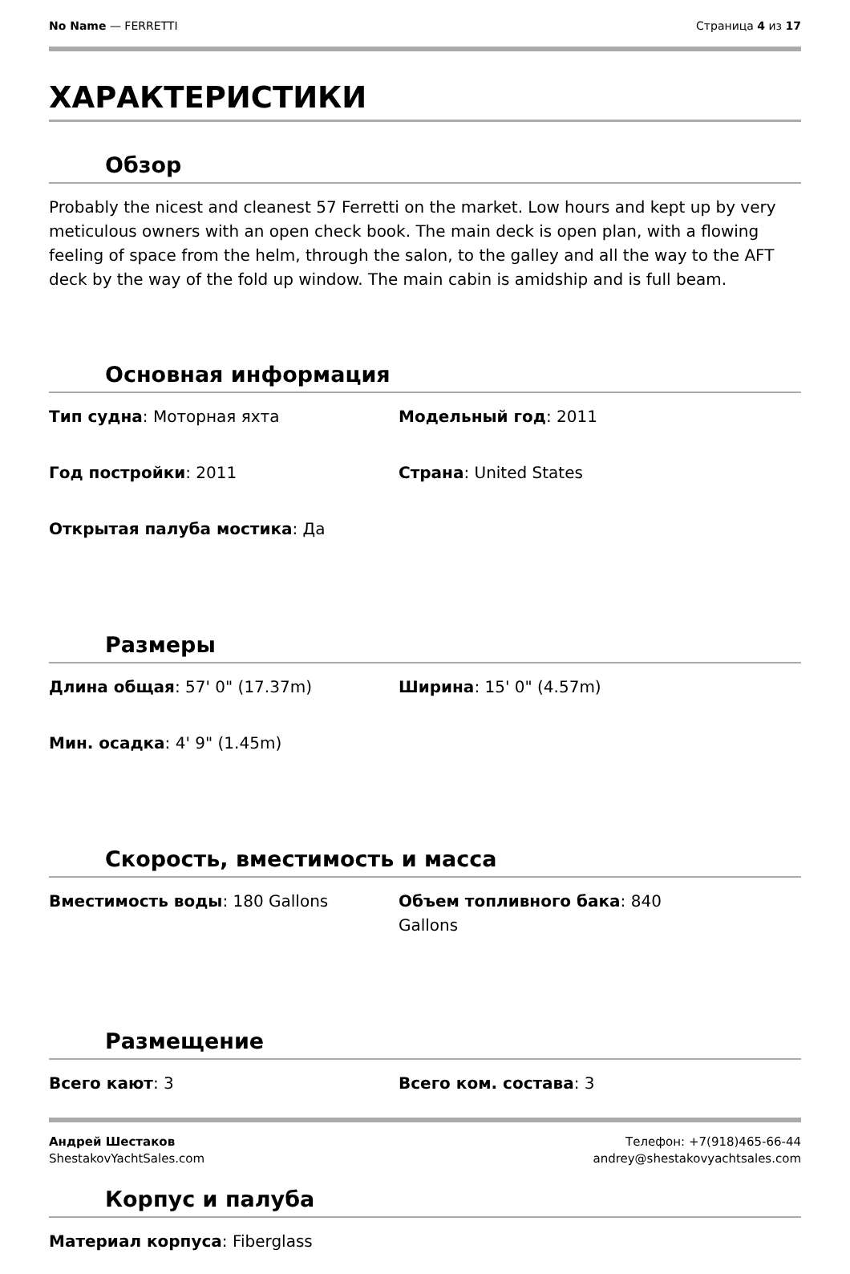No Name — FERRETTI Страница 4 из 17
ХАРАКТЕРИСТИКИ
Обзор
Probably the nicest and cleanest 57 Ferretti on the market. Low hours and kept up by very meticulous owners with an open check book. The main deck is open plan, with a flowing feeling of space from the helm, through the salon, to the galley and all the way to the AFT deck by the way of the fold up window. The main cabin is amidship and is full beam.
Основная информация
Тип судна: Моторная яхта
Модельный год: 2011
Год постройки: 2011
Страна: United States
Открытая палуба мостика: Да
Размеры
Длина общая: 57' 0" (17.37m)
Ширина: 15' 0" (4.57m)
Мин. осадка: 4' 9" (1.45m)
Скорость, вместимость и масса
Вместимость воды: 180 Gallons
Объем топливного бака: 840
Gallons
Размещение
Всего кают: 3
Всего ком. состава: 3
Корпус и палуба
Материал корпуса: Fiberglass
Андрей Шестаков
ShestakovYachtSales.com
Телефон: +7(918)465-66-44
andrey@shestakovyachtsales.com